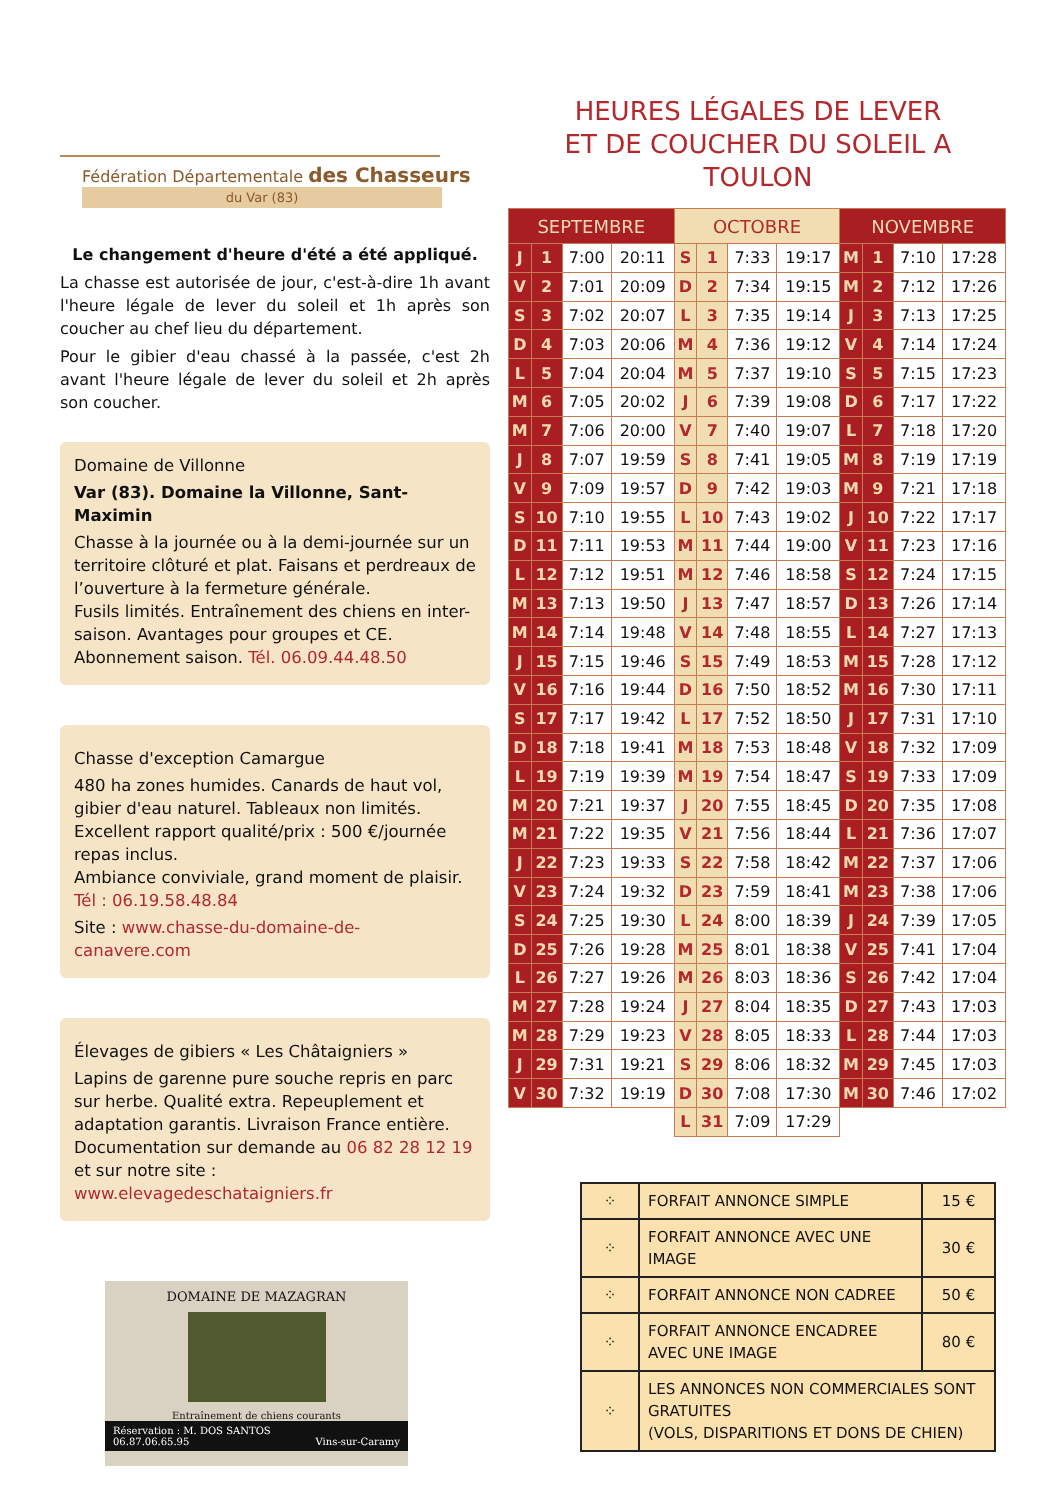Fédération Départementale des Chasseurs
du Var (83)
Le changement d'heure d'été a été appliqué.
La chasse est autorisée de jour, c'est-à-dire 1h avant l'heure légale de lever du soleil et 1h après son coucher au chef lieu du département.
Pour le gibier d'eau chassé à la passée, c'est 2h avant l'heure légale de lever du soleil et 2h après son coucher.
Domaine de Villonne
Var (83). Domaine la Villonne, Sant-Maximin
Chasse à la journée ou à la demi-journée sur un territoire clôturé et plat. Faisans et perdreaux de l’ouverture à la fermeture générale.
Fusils limités. Entraînement des chiens en inter-saison. Avantages pour groupes et CE.
Abonnement saison. Tél. 06.09.44.48.50
Chasse d'exception Camargue
480 ha zones humides. Canards de haut vol, gibier d'eau naturel. Tableaux non limités.
Excellent rapport qualité/prix : 500 €/journée repas inclus.
Ambiance conviviale, grand moment de plaisir.
Tél : 06.19.58.48.84
Site : www.chasse-du-domaine-de-canavere.com
Élevages de gibiers « Les Châtaigniers »
Lapins de garenne pure souche repris en parc sur herbe. Qualité extra. Repeuplement et adaptation garantis. Livraison France entière.
Documentation sur demande au 06 82 28 12 19
et sur notre site : www.elevagedeschataigniers.fr
DOMAINE DE MAZAGRAN
Entraînement de chiens courants
Réservation : M. DOS SANTOS
06.87.06.65.95
Vins-sur-Caramy
HEURES LÉGALES DE LEVER
ET DE COUCHER DU SOLEIL A TOULON
| SEPTEMBRE | | | | OCTOBRE | | | | NOVEMBRE | | | |
| --- | --- | --- | --- | --- | --- | --- | --- | --- | --- | --- | --- |
| J | 1 | 7:00 | 20:11 | S | 1 | 7:33 | 19:17 | M | 1 | 7:10 | 17:28 |
| V | 2 | 7:01 | 20:09 | D | 2 | 7:34 | 19:15 | M | 2 | 7:12 | 17:26 |
| S | 3 | 7:02 | 20:07 | L | 3 | 7:35 | 19:14 | J | 3 | 7:13 | 17:25 |
| D | 4 | 7:03 | 20:06 | M | 4 | 7:36 | 19:12 | V | 4 | 7:14 | 17:24 |
| L | 5 | 7:04 | 20:04 | M | 5 | 7:37 | 19:10 | S | 5 | 7:15 | 17:23 |
| M | 6 | 7:05 | 20:02 | J | 6 | 7:39 | 19:08 | D | 6 | 7:17 | 17:22 |
| M | 7 | 7:06 | 20:00 | V | 7 | 7:40 | 19:07 | L | 7 | 7:18 | 17:20 |
| J | 8 | 7:07 | 19:59 | S | 8 | 7:41 | 19:05 | M | 8 | 7:19 | 17:19 |
| V | 9 | 7:09 | 19:57 | D | 9 | 7:42 | 19:03 | M | 9 | 7:21 | 17:18 |
| S | 10 | 7:10 | 19:55 | L | 10 | 7:43 | 19:02 | J | 10 | 7:22 | 17:17 |
| D | 11 | 7:11 | 19:53 | M | 11 | 7:44 | 19:00 | V | 11 | 7:23 | 17:16 |
| L | 12 | 7:12 | 19:51 | M | 12 | 7:46 | 18:58 | S | 12 | 7:24 | 17:15 |
| M | 13 | 7:13 | 19:50 | J | 13 | 7:47 | 18:57 | D | 13 | 7:26 | 17:14 |
| M | 14 | 7:14 | 19:48 | V | 14 | 7:48 | 18:55 | L | 14 | 7:27 | 17:13 |
| J | 15 | 7:15 | 19:46 | S | 15 | 7:49 | 18:53 | M | 15 | 7:28 | 17:12 |
| V | 16 | 7:16 | 19:44 | D | 16 | 7:50 | 18:52 | M | 16 | 7:30 | 17:11 |
| S | 17 | 7:17 | 19:42 | L | 17 | 7:52 | 18:50 | J | 17 | 7:31 | 17:10 |
| D | 18 | 7:18 | 19:41 | M | 18 | 7:53 | 18:48 | V | 18 | 7:32 | 17:09 |
| L | 19 | 7:19 | 19:39 | M | 19 | 7:54 | 18:47 | S | 19 | 7:33 | 17:09 |
| M | 20 | 7:21 | 19:37 | J | 20 | 7:55 | 18:45 | D | 20 | 7:35 | 17:08 |
| M | 21 | 7:22 | 19:35 | V | 21 | 7:56 | 18:44 | L | 21 | 7:36 | 17:07 |
| J | 22 | 7:23 | 19:33 | S | 22 | 7:58 | 18:42 | M | 22 | 7:37 | 17:06 |
| V | 23 | 7:24 | 19:32 | D | 23 | 7:59 | 18:41 | M | 23 | 7:38 | 17:06 |
| S | 24 | 7:25 | 19:30 | L | 24 | 8:00 | 18:39 | J | 24 | 7:39 | 17:05 |
| D | 25 | 7:26 | 19:28 | M | 25 | 8:01 | 18:38 | V | 25 | 7:41 | 17:04 |
| L | 26 | 7:27 | 19:26 | M | 26 | 8:03 | 18:36 | S | 26 | 7:42 | 17:04 |
| M | 27 | 7:28 | 19:24 | J | 27 | 8:04 | 18:35 | D | 27 | 7:43 | 17:03 |
| M | 28 | 7:29 | 19:23 | V | 28 | 8:05 | 18:33 | L | 28 | 7:44 | 17:03 |
| J | 29 | 7:31 | 19:21 | S | 29 | 8:06 | 18:32 | M | 29 | 7:45 | 17:03 |
| V | 30 | 7:32 | 19:19 | D | 30 | 7:08 | 17:30 | M | 30 | 7:46 | 17:02 |
| | | | | L | 31 | 7:09 | 17:29 | | | | |
| ⁘ | FORFAIT ANNONCE SIMPLE | 15 € |
| ⁘ | FORFAIT ANNONCE AVEC UNE IMAGE | 30 € |
| ⁘ | FORFAIT ANNONCE NON CADREE | 50 € |
| ⁘ | FORFAIT ANNONCE ENCADREE AVEC UNE IMAGE | 80 € |
| ⁘ | LES ANNONCES NON COMMERCIALES SONT GRATUITES (VOLS, DISPARITIONS ET DONS DE CHIEN) | |